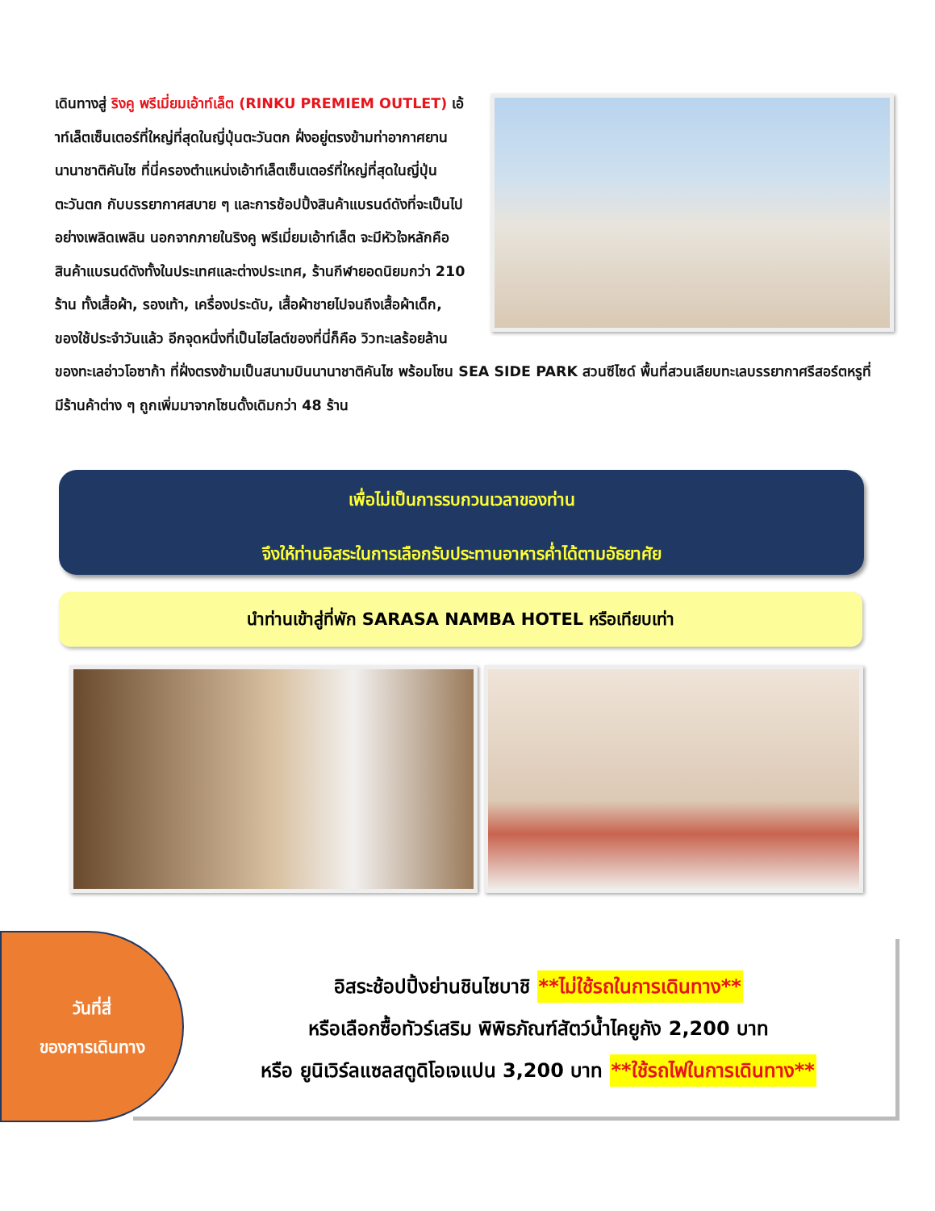เดินทางสู่ ริงคู พรีเมี่ยมเอ้าท์เล็ต (RINKU PREMIEM OUTLET) เอ้าท์เล็ตเซ็นเตอร์ที่ใหญ่ที่สุดในญี่ปุ่นตะวันตก ฝั่งอยู่ตรงข้ามท่าอากาศยานนานาชาติคันไซ ที่นี่ครองตำแหน่งเอ้าท์เล็ตเซ็นเตอร์ที่ใหญ่ที่สุดในญี่ปุ่นตะวันตก กับบรรยากาศสบาย ๆ และการช้อปปิ้งสินค้าแบรนด์ดังที่จะเป็นไปอย่างเพลิดเพลิน นอกจากภายในริงคู พรีเมี่ยมเอ้าท์เล็ต จะมีหัวใจหลักคือสินค้าแบรนด์ดังทั้งในประเทศและต่างประเทศ, ร้านกีฬายอดนิยมกว่า 210 ร้าน ทั้งเสื้อผ้า, รองเท้า, เครื่องประดับ, เสื้อผ้าชายไปจนถึงเสื้อผ้าเด็ก, ของใช้ประจำวันแล้ว อีกจุดหนึ่งที่เป็นไฮไลต์ของที่นี่ก็คือ วิวทะเลร้อยล้านของทะเลอ่าวโอซาก้า ที่ฝั่งตรงข้ามเป็นสนามบินนานาชาติคันไซ พร้อมโซน SEA SIDE PARK สวนซีไซด์ พื้นที่สวนเลียบทะเลบรรยากาศรีสอร์ตหรูที่มีร้านค้าต่าง ๆ ถูกเพิ่มมาจากโซนดั้งเดิมกว่า 48 ร้าน
เพื่อไม่เป็นการรบกวนเวลาของท่าน
จึงให้ท่านอิสระในการเลือกรับประทานอาหารค่ำได้ตามอัธยาศัย
นำท่านเข้าสู่ที่พัก SARASA NAMBA HOTEL หรือเทียบเท่า
อิสระช้อปปิ้งย่านชินไซบาชิ **ไม่ใช้รถในการเดินทาง**
หรือเลือกซื้อทัวร์เสริม พิพิธภัณฑ์สัตว์น้ำไคยูกัง 2,200 บาท
หรือ ยูนิเวิร์ลแซลสตูดิโอเจแปน 3,200 บาท **ใช้รถไฟในการเดินทาง**
วันที่สี่
ของการเดินทาง